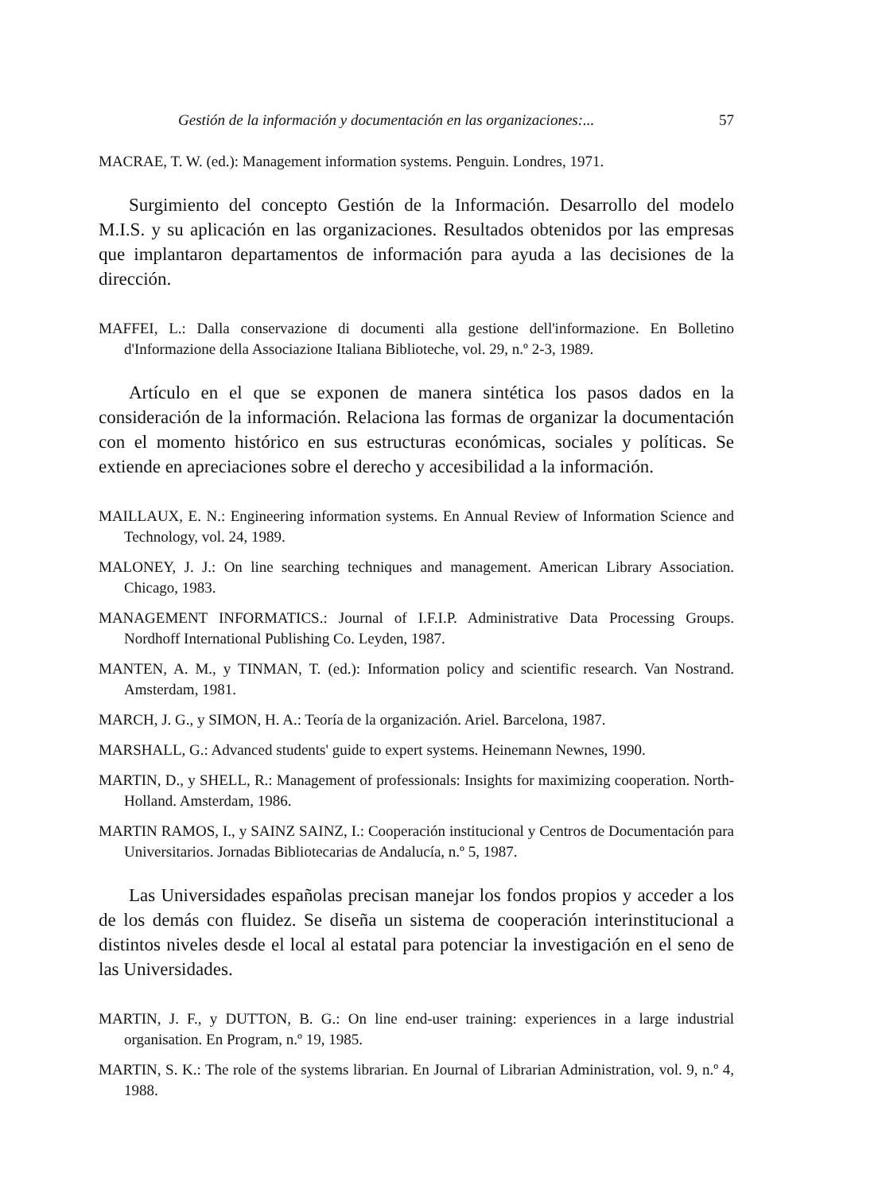Gestión de la información y documentación en las organizaciones:... 57
MACRAE, T. W. (ed.): Management information systems. Penguin. Londres, 1971.
Surgimiento del concepto Gestión de la Información. Desarrollo del modelo M.I.S. y su aplicación en las organizaciones. Resultados obtenidos por las empresas que implantaron departamentos de información para ayuda a las decisiones de la dirección.
MAFFEI, L.: Dalla conservazione di documenti alla gestione dell'informazione. En Bolletino d'Informazione della Associazione Italiana Biblioteche, vol. 29, n.º 2-3, 1989.
Artículo en el que se exponen de manera sintética los pasos dados en la consideración de la información. Relaciona las formas de organizar la documentación con el momento histórico en sus estructuras económicas, sociales y políticas. Se extiende en apreciaciones sobre el derecho y accesibilidad a la información.
MAILLAUX, E. N.: Engineering information systems. En Annual Review of Information Science and Technology, vol. 24, 1989.
MALONEY, J. J.: On line searching techniques and management. American Library Association. Chicago, 1983.
MANAGEMENT INFORMATICS.: Journal of I.F.I.P. Administrative Data Processing Groups. Nordhoff International Publishing Co. Leyden, 1987.
MANTEN, A. M., y TINMAN, T. (ed.): Information policy and scientific research. Van Nostrand. Amsterdam, 1981.
MARCH, J. G., y SIMON, H. A.: Teoría de la organización. Ariel. Barcelona, 1987.
MARSHALL, G.: Advanced students' guide to expert systems. Heinemann Newnes, 1990.
MARTIN, D., y SHELL, R.: Management of professionals: Insights for maximizing cooperation. North-Holland. Amsterdam, 1986.
MARTIN RAMOS, I., y SAINZ SAINZ, I.: Cooperación institucional y Centros de Documentación para Universitarios. Jornadas Bibliotecarias de Andalucía, n.º 5, 1987.
Las Universidades españolas precisan manejar los fondos propios y acceder a los de los demás con fluidez. Se diseña un sistema de cooperación interinstitucional a distintos niveles desde el local al estatal para potenciar la investigación en el seno de las Universidades.
MARTIN, J. F., y DUTTON, B. G.: On line end-user training: experiences in a large industrial organisation. En Program, n.º 19, 1985.
MARTIN, S. K.: The role of the systems librarian. En Journal of Librarian Administration, vol. 9, n.º 4, 1988.